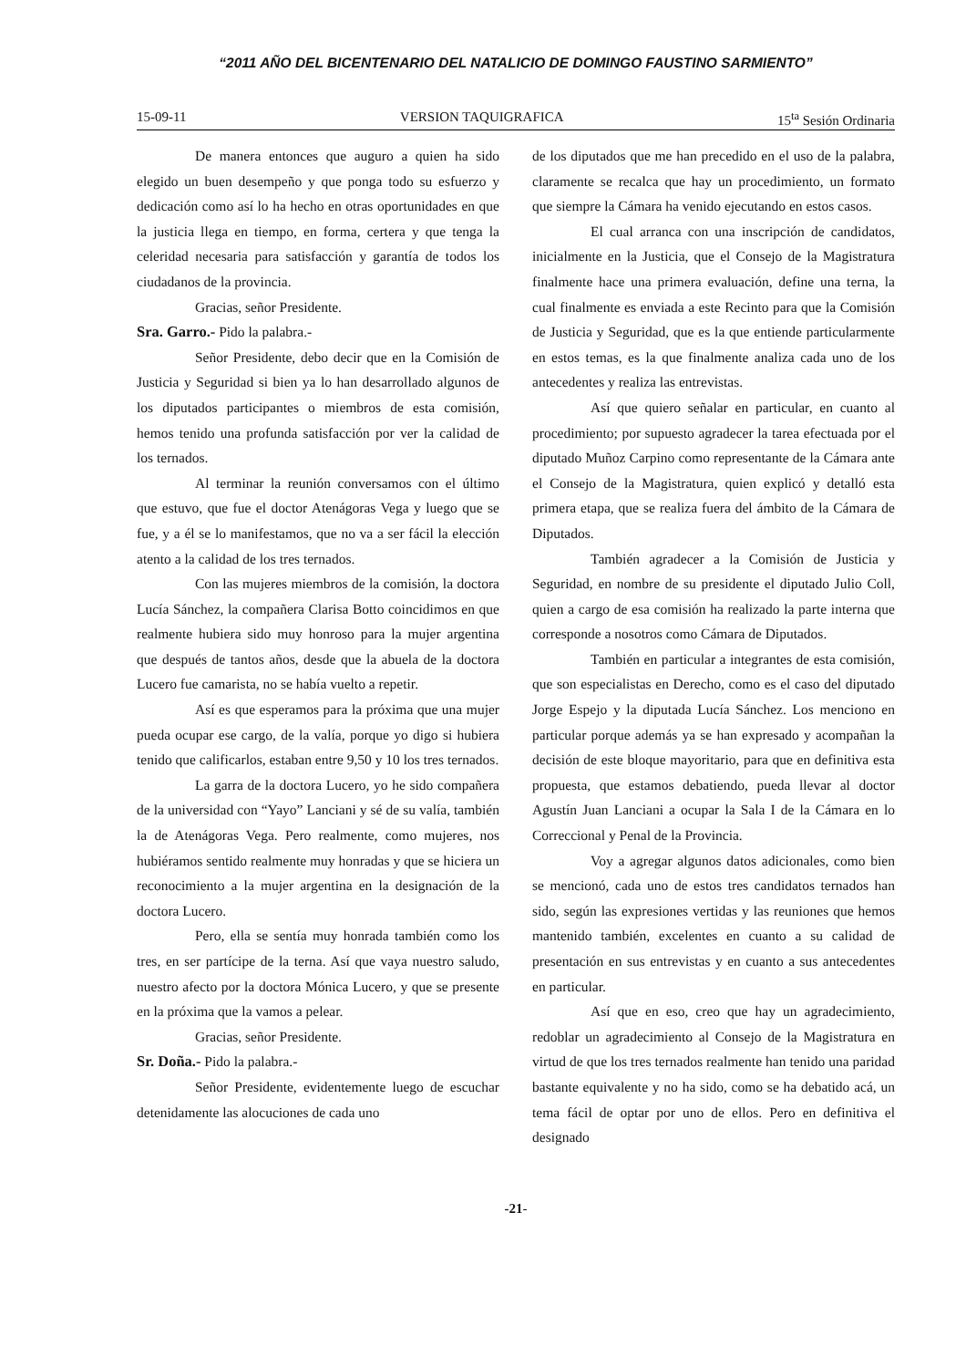“2011 AÑO DEL BICENTENARIO DEL NATALICIO DE DOMINGO FAUSTINO SARMIENTO”
15-09-11 VERSION TAQUIGRAFICA 15<sup>ta</sup> Sesión Ordinaria
De manera entonces que auguro a quien ha sido elegido un buen desempeño y que ponga todo su esfuerzo y dedicación como así lo ha hecho en otras oportunidades en que la justicia llega en tiempo, en forma, certera y que tenga la celeridad necesaria para satisfacción y garantía de todos los ciudadanos de la provincia.
Gracias, señor Presidente.
Sra. Garro.- Pido la palabra.-
Señor Presidente, debo decir que en la Comisión de Justicia y Seguridad si bien ya lo han desarrollado algunos de los diputados participantes o miembros de esta comisión, hemos tenido una profunda satisfacción por ver la calidad de los ternados.
Al terminar la reunión conversamos con el último que estuvo, que fue el doctor Atenágoras Vega y luego que se fue, y a él se lo manifestamos, que no va a ser fácil la elección atento a la calidad de los tres ternados.
Con las mujeres miembros de la comisión, la doctora Lucía Sánchez, la compañera Clarisa Botto coincidimos en que realmente hubiera sido muy honroso para la mujer argentina que después de tantos años, desde que la abuela de la doctora Lucero fue camarista, no se había vuelto a repetir.
Así es que esperamos para la próxima que una mujer pueda ocupar ese cargo, de la valía, porque yo digo si hubiera tenido que calificarlos, estaban entre 9,50 y 10 los tres ternados.
La garra de la doctora Lucero, yo he sido compañera de la universidad con “Yayo” Lanciani y sé de su valía, también la de Atenágoras Vega. Pero realmente, como mujeres, nos hubiéramos sentido realmente muy honradas y que se hiciera un reconocimiento a la mujer argentina en la designación de la doctora Lucero.
Pero, ella se sentía muy honrada también como los tres, en ser partícipe de la terna. Así que vaya nuestro saludo, nuestro afecto por la doctora Mónica Lucero, y que se presente en la próxima que la vamos a pelear.
Gracias, señor Presidente.
Sr. Doña.- Pido la palabra.-
Señor Presidente, evidentemente luego de escuchar detenidamente las alocuciones de cada uno
de los diputados que me han precedido en el uso de la palabra, claramente se recalca que hay un procedimiento, un formato que siempre la Cámara ha venido ejecutando en estos casos.
El cual arranca con una inscripción de candidatos, inicialmente en la Justicia, que el Consejo de la Magistratura finalmente hace una primera evaluación, define una terna, la cual finalmente es enviada a este Recinto para que la Comisión de Justicia y Seguridad, que es la que entiende particularmente en estos temas, es la que finalmente analiza cada uno de los antecedentes y realiza las entrevistas.
Así que quiero señalar en particular, en cuanto al procedimiento; por supuesto agradecer la tarea efectuada por el diputado Muñoz Carpino como representante de la Cámara ante el Consejo de la Magistratura, quien explicó y detalló esta primera etapa, que se realiza fuera del ámbito de la Cámara de Diputados.
También agradecer a la Comisión de Justicia y Seguridad, en nombre de su presidente el diputado Julio Coll, quien a cargo de esa comisión ha realizado la parte interna que corresponde a nosotros como Cámara de Diputados.
También en particular a integrantes de esta comisión, que son especialistas en Derecho, como es el caso del diputado Jorge Espejo y la diputada Lucía Sánchez. Los menciono en particular porque además ya se han expresado y acompañan la decisión de este bloque mayoritario, para que en definitiva esta propuesta, que estamos debatiendo, pueda llevar al doctor Agustín Juan Lanciani a ocupar la Sala I de la Cámara en lo Correccional y Penal de la Provincia.
Voy a agregar algunos datos adicionales, como bien se mencionó, cada uno de estos tres candidatos ternados han sido, según las expresiones vertidas y las reuniones que hemos mantenido también, excelentes en cuanto a su calidad de presentación en sus entrevistas y en cuanto a sus antecedentes en particular.
Así que en eso, creo que hay un agradecimiento, redoblar un agradecimiento al Consejo de la Magistratura en virtud de que los tres ternados realmente han tenido una paridad bastante equivalente y no ha sido, como se ha debatido acá, un tema fácil de optar por uno de ellos. Pero en definitiva el designado
-21-